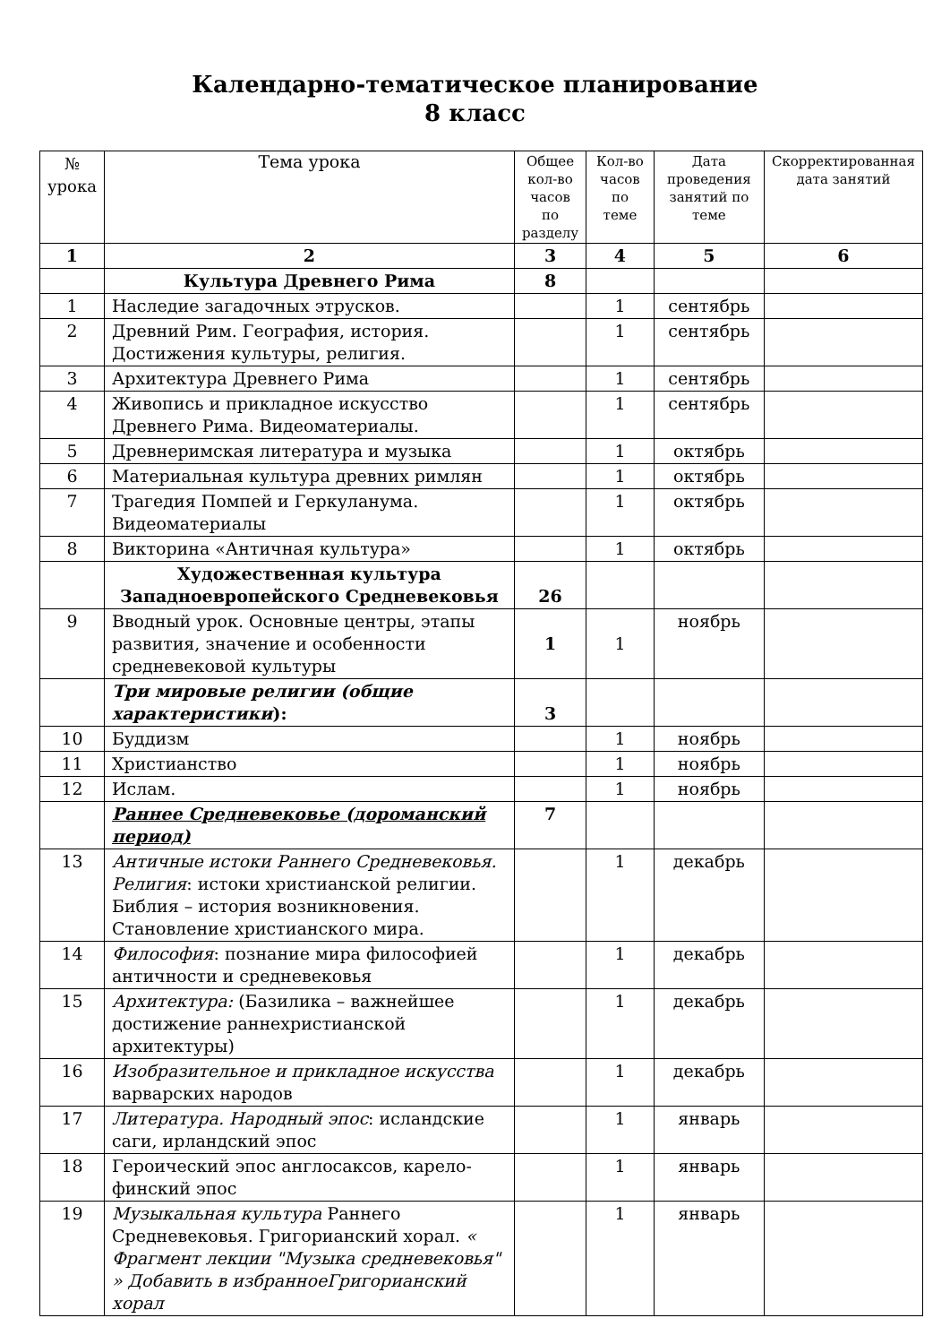Календарно-тематическое планирование
8 класс
| № урока | Тема урока | Общее кол-во часов по разделу | Кол-во часов по теме | Дата проведения занятий по теме | Скорректированная дата занятий |
| --- | --- | --- | --- | --- | --- |
| 1 | 2 | 3 | 4 | 5 | 6 |
| | Культура Древнего Рима | 8 | | | |
| 1 | Наследие загадочных этрусков. | | 1 | сентябрь | |
| 2 | Древний Рим. География, история. Достижения культуры, религия. | | 1 | сентябрь | |
| 3 | Архитектура Древнего Рима | | 1 | сентябрь | |
| 4 | Живопись и прикладное искусство Древнего Рима. Видеоматериалы. | | 1 | сентябрь | |
| 5 | Древнеримская литература и музыка | | 1 | октябрь | |
| 6 | Материальная культура древних римлян | | 1 | октябрь | |
| 7 | Трагедия Помпей и Геркуланума. Видеоматериалы | | 1 | октябрь | |
| 8 | Викторина «Античная культура» | | 1 | октябрь | |
| | Художественная культура Западноевропейского Средневековья | 26 | | | |
| 9 | Вводный урок. Основные центры, этапы развития, значение и особенности средневековой культуры | 1 | 1 | ноябрь | |
| | Три мировые религии (общие характеристики ): | 3 | | | |
| 10 | Буддизм | | 1 | ноябрь | |
| 11 | Христианство | | 1 | ноябрь | |
| 12 | Ислам. | | 1 | ноябрь | |
| | Раннее Средневековье (дороманский период) | 7 | | | |
| 13 | Античные истоки Раннего Средневековья. Религия : истоки христианской религии. Библия – история возникновения. Становление христианского мира. | | 1 | декабрь | |
| 14 | Философия : познание мира философией античности и средневековья | | 1 | декабрь | |
| 15 | Архитектура: (Базилика – важнейшее достижение раннехристианской архитектуры) | | 1 | декабрь | |
| 16 | Изобразительное и прикладное искусства варварских народов | | 1 | декабрь | |
| 17 | Литература. Народный эпос : исландские саги, ирландский эпос | | 1 | январь | |
| 18 | Героический эпос англосаксов, карело-финский эпос | | 1 | январь | |
| 19 | Музыкальная культура Раннего Средневековья. Григорианский хорал. « Фрагмент лекции "Музыка средневековья" » Добавить в избранноеГригорианский хорал | | 1 | январь | |